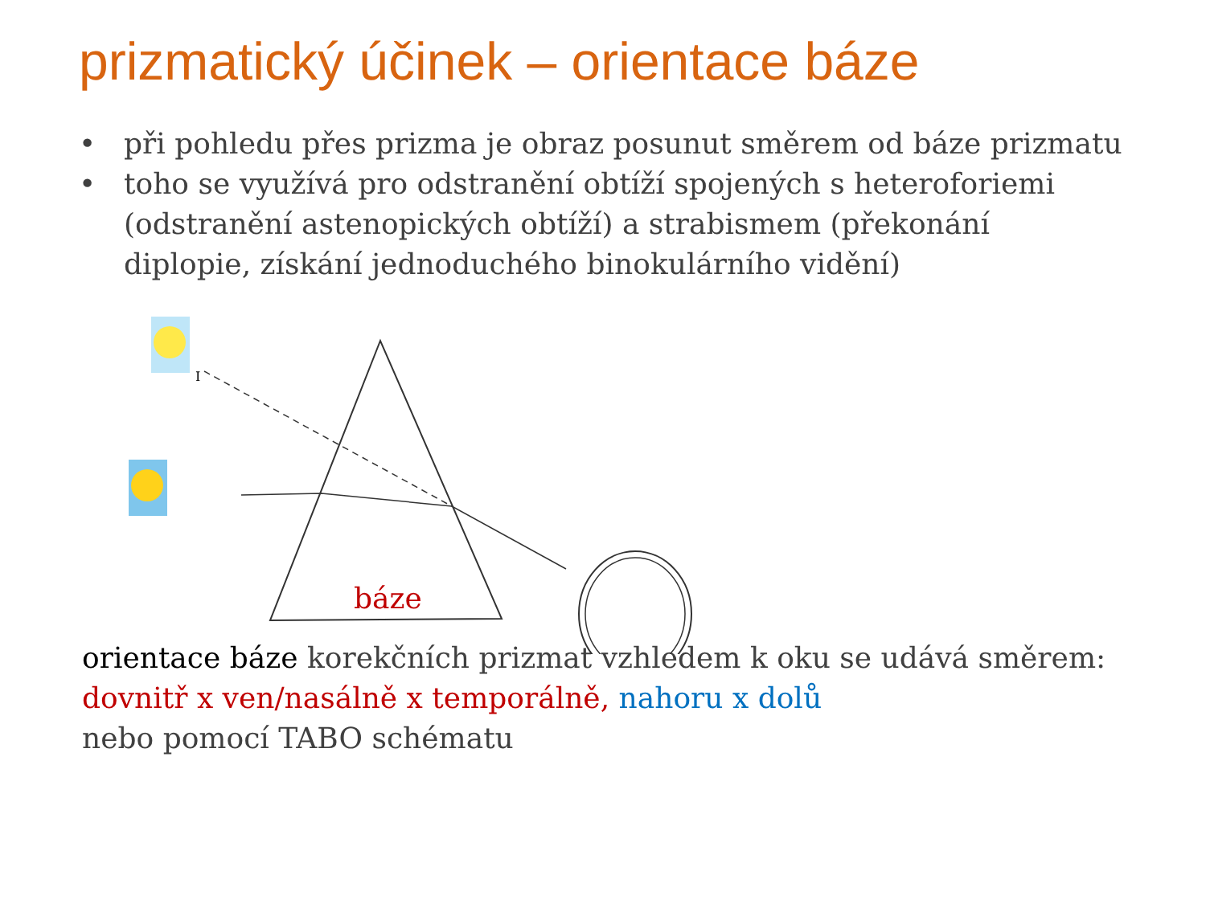prizmatický účinek – orientace báze
• při pohledu přes prizma je obraz posunut směrem od báze prizmatu
• toho se využívá pro odstranění obtíží spojených s heteroforiemi (odstranění astenopických obtíží) a strabismem (překonání diplopie, získání jednoduchého binokulárního vidění)
I
báze
orientace báze korekčních prizmat vzhledem k oku se udává směrem:
dovnitř x ven/nasálně x temporálně, nahoru x dolů
nebo pomocí TABO schématu